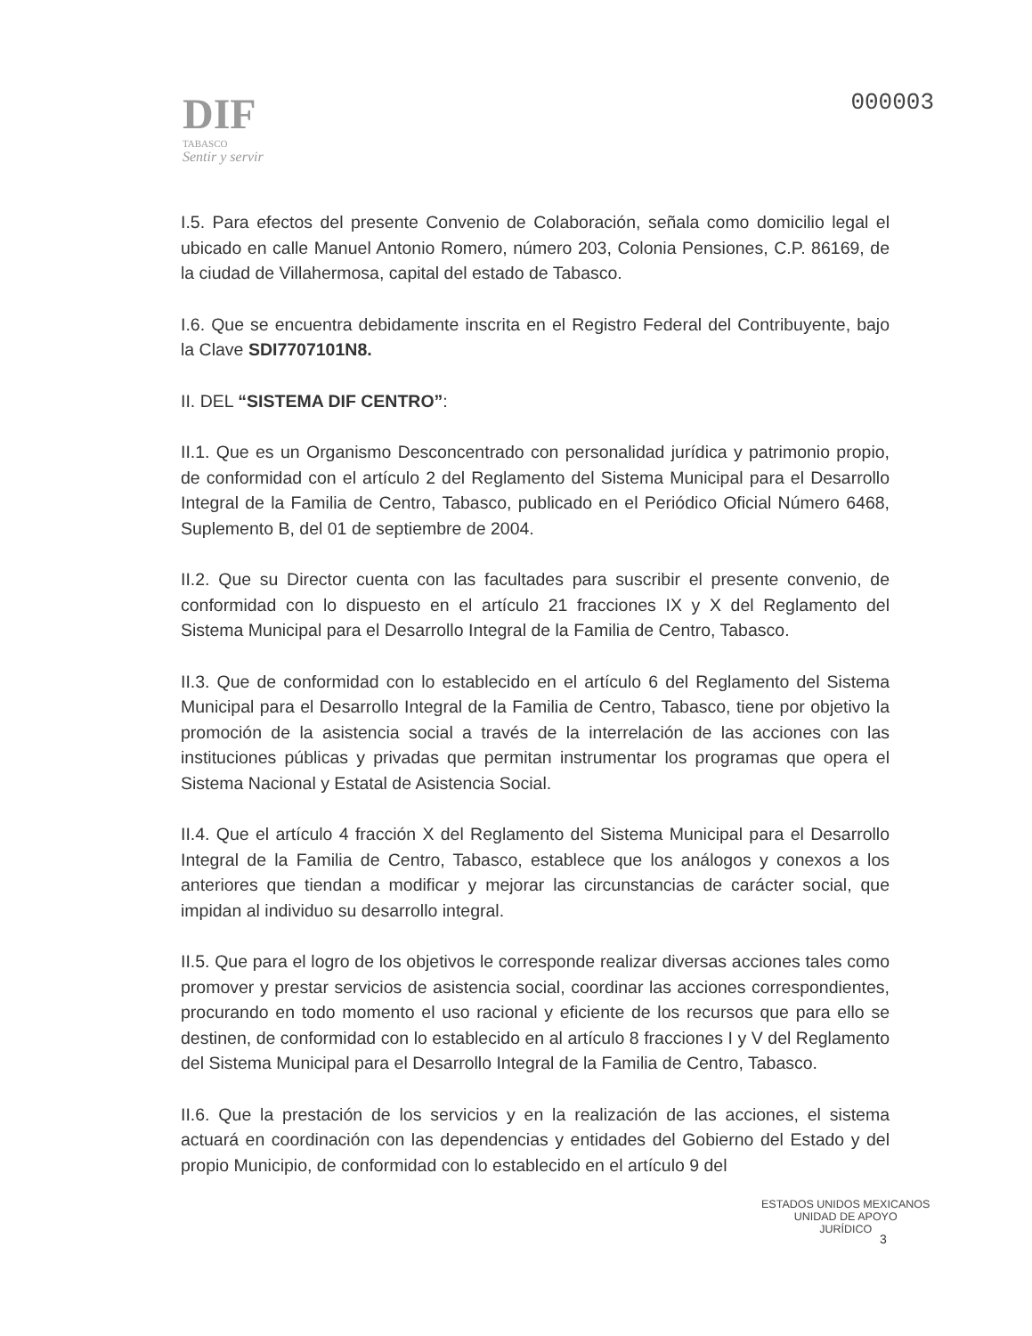DIF
TABASCO
Sentir y servir
000003
I.5. Para efectos del presente Convenio de Colaboración, señala como domicilio legal el ubicado en calle Manuel Antonio Romero, número 203, Colonia Pensiones, C.P. 86169, de la ciudad de Villahermosa, capital del estado de Tabasco.
I.6. Que se encuentra debidamente inscrita en el Registro Federal del Contribuyente, bajo la Clave SDI7707101N8.
II. DEL “SISTEMA DIF CENTRO”:
II.1. Que es un Organismo Desconcentrado con personalidad jurídica y patrimonio propio, de conformidad con el artículo 2 del Reglamento del Sistema Municipal para el Desarrollo Integral de la Familia de Centro, Tabasco, publicado en el Periódico Oficial Número 6468, Suplemento B, del 01 de septiembre de 2004.
II.2. Que su Director cuenta con las facultades para suscribir el presente convenio, de conformidad con lo dispuesto en el artículo 21 fracciones IX y X del Reglamento del Sistema Municipal para el Desarrollo Integral de la Familia de Centro, Tabasco.
II.3. Que de conformidad con lo establecido en el artículo 6 del Reglamento del Sistema Municipal para el Desarrollo Integral de la Familia de Centro, Tabasco, tiene por objetivo la promoción de la asistencia social a través de la interrelación de las acciones con las instituciones públicas y privadas que permitan instrumentar los programas que opera el Sistema Nacional y Estatal de Asistencia Social.
II.4. Que el artículo 4 fracción X del Reglamento del Sistema Municipal para el Desarrollo Integral de la Familia de Centro, Tabasco, establece que los análogos y conexos a los anteriores que tiendan a modificar y mejorar las circunstancias de carácter social, que impidan al individuo su desarrollo integral.
II.5. Que para el logro de los objetivos le corresponde realizar diversas acciones tales como promover y prestar servicios de asistencia social, coordinar las acciones correspondientes, procurando en todo momento el uso racional y eficiente de los recursos que para ello se destinen, de conformidad con lo establecido en al artículo 8 fracciones I y V del Reglamento del Sistema Municipal para el Desarrollo Integral de la Familia de Centro, Tabasco.
II.6. Que la prestación de los servicios y en la realización de las acciones, el sistema actuará en coordinación con las dependencias y entidades del Gobierno del Estado y del propio Municipio, de conformidad con lo establecido en el artículo 9 del
ESTADOS UNIDOS MEXICANOS
UNIDAD DE APOYO
JURÍDICO
3